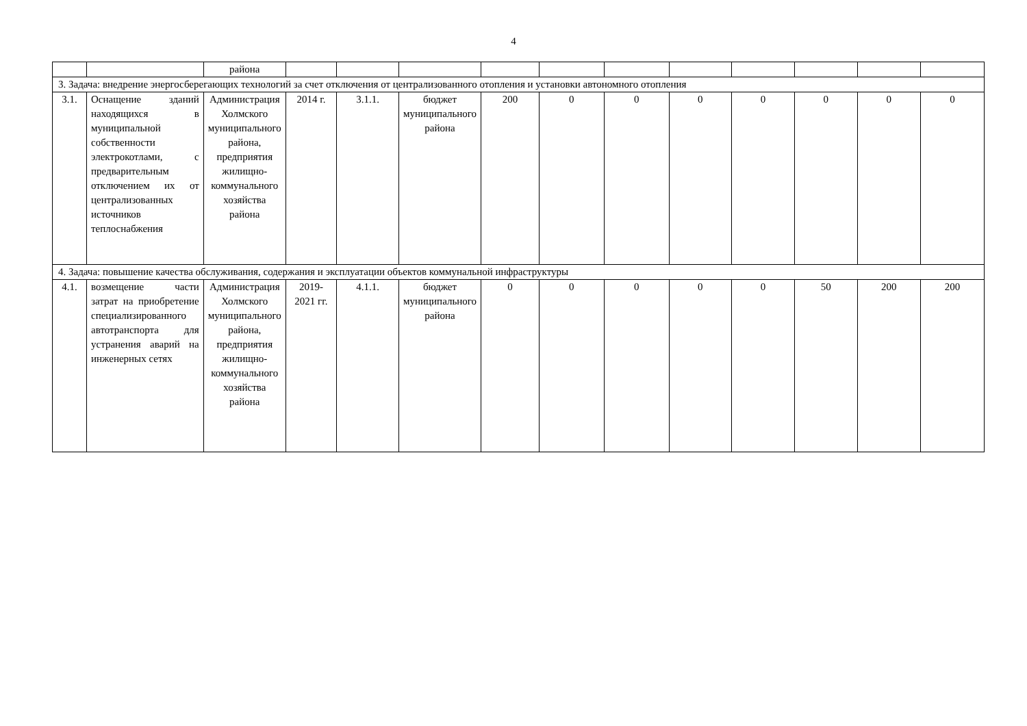4
| | | района | | | | | | | | | | | |
| 3. Задача: внедрение энергосберегающих технологий за счет отключения от централизованного отопления и установки автономного отопления | | | | | | | | | | | | | |
| 3.1. | Оснащение зданий находящихся в муниципальной собственности электрокотлами, с предварительным отключением их от централизованных источников теплоснабжения | Администрация Холмского муниципального района, предприятия жилищно-коммунального хозяйства района | 2014 г. | 3.1.1. | бюджет муниципального района | 200 | 0 | 0 | 0 | 0 | 0 | 0 | 0 |
| 4. Задача: повышение качества обслуживания, содержания и эксплуатации объектов коммунальной инфраструктуры | | | | | | | | | | | | | |
| 4.1. | возмещение части затрат на приобретение специализированного автотранспорта для устранения аварий на инженерных сетях | Администрация Холмского муниципального района, предприятия жилищно-коммунального хозяйства района | 2019-2021 гг. | 4.1.1. | бюджет муниципального района | 0 | 0 | 0 | 0 | 0 | 50 | 200 | 200 |